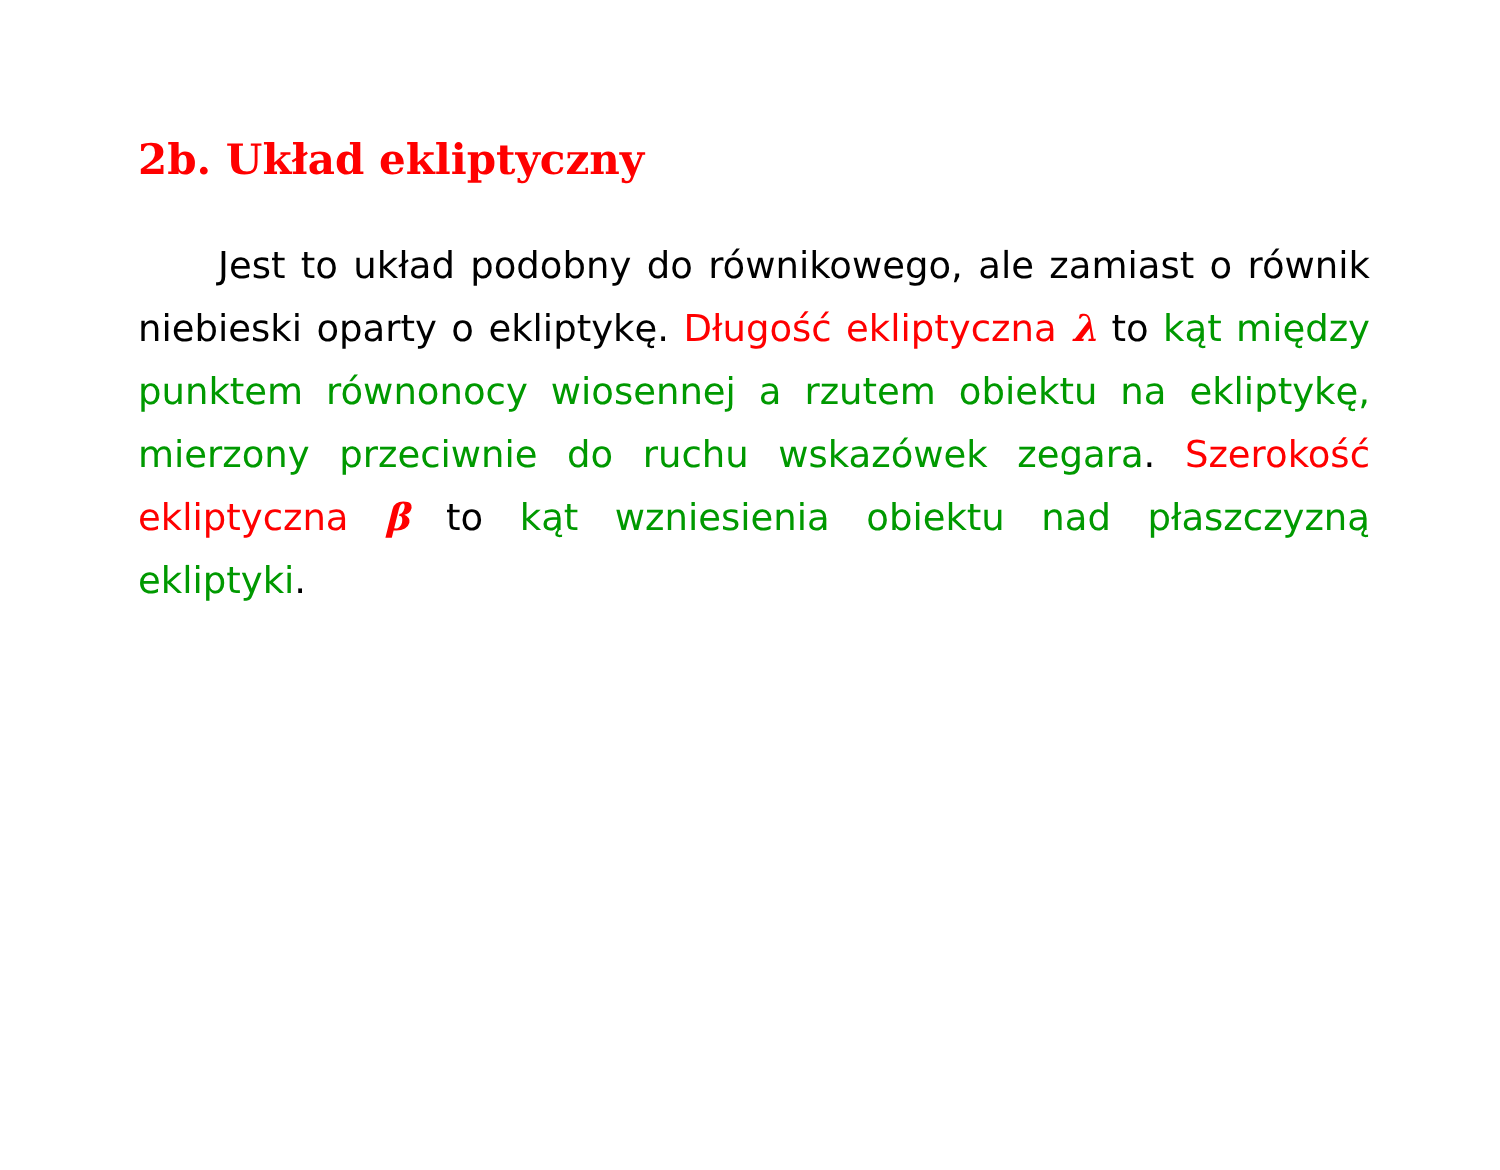2b. Układ ekliptyczny
Jest to układ podobny do równikowego, ale zamiast o równik niebieski oparty o ekliptykę. Długość ekliptyczna λ to kąt między punktem równonocy wiosennej a rzutem obiektu na ekliptykę, mierzony przeciwnie do ruchu wskazówek zegara. Szerokość ekliptyczna β to kąt wzniesienia obiektu nad płaszczyzną ekliptyki.